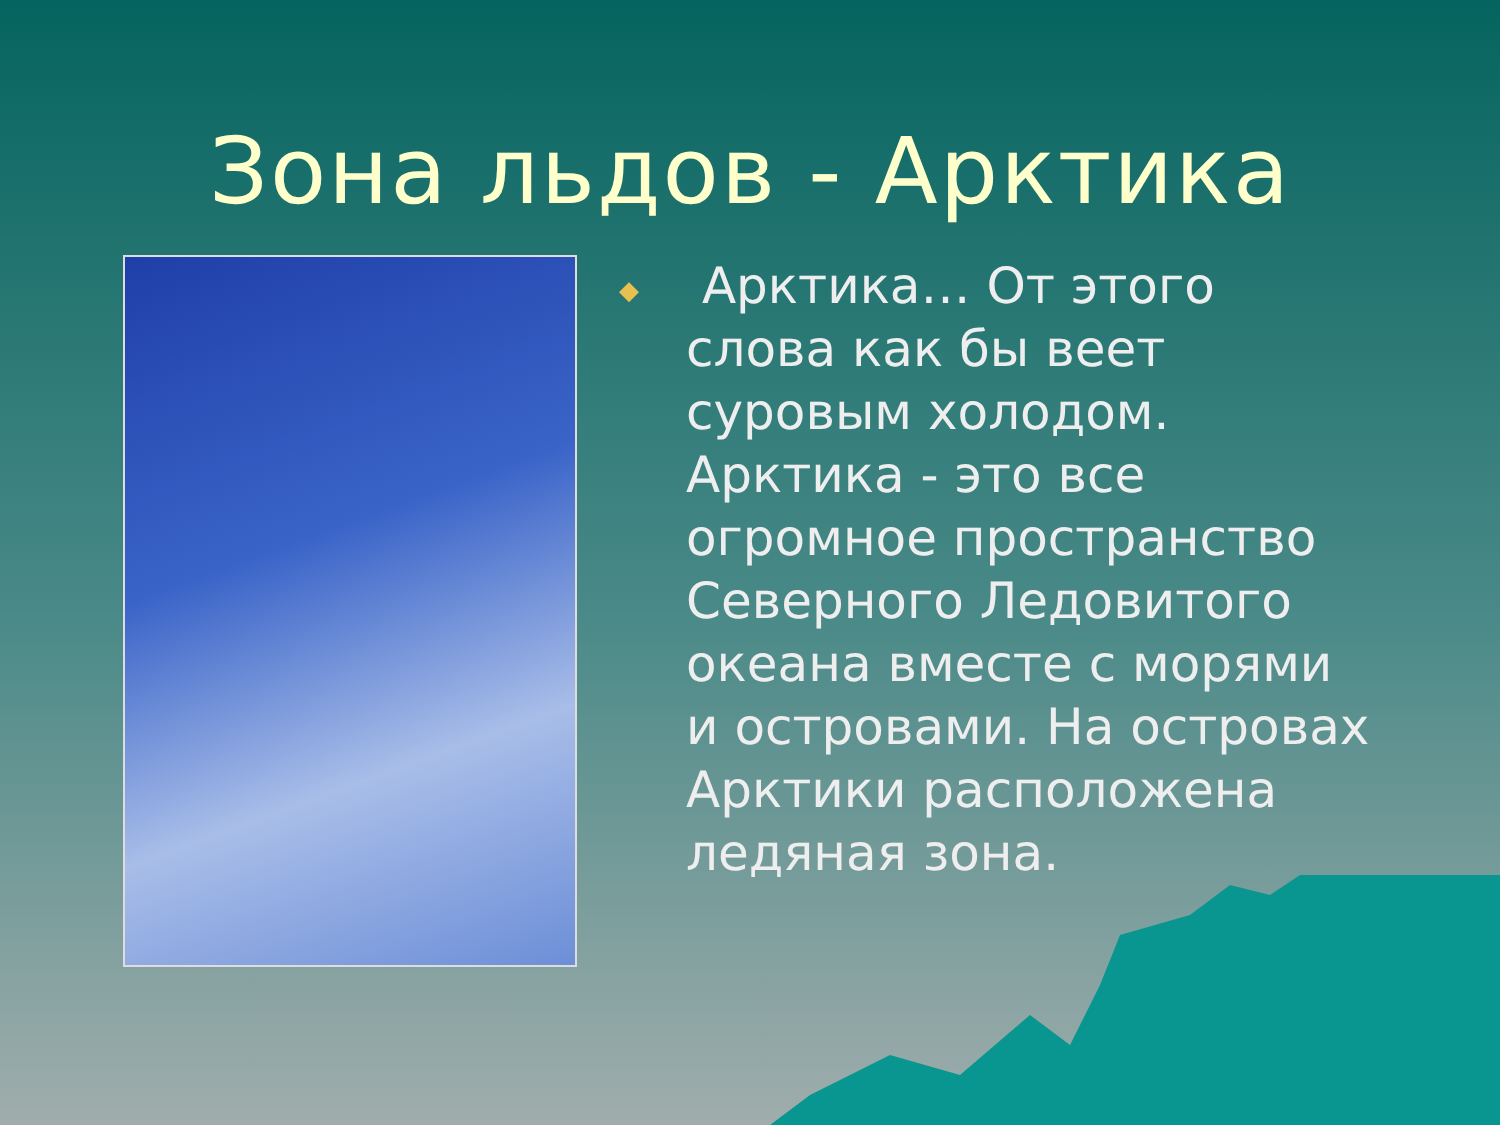Зона льдов - Арктика
◆
Арктика… От этого слова как бы веет суровым холодом. Арктика - это все огромное пространство Северного Ледовитого океана вместе с морями и островами. На островах Арктики расположена ледяная зона.